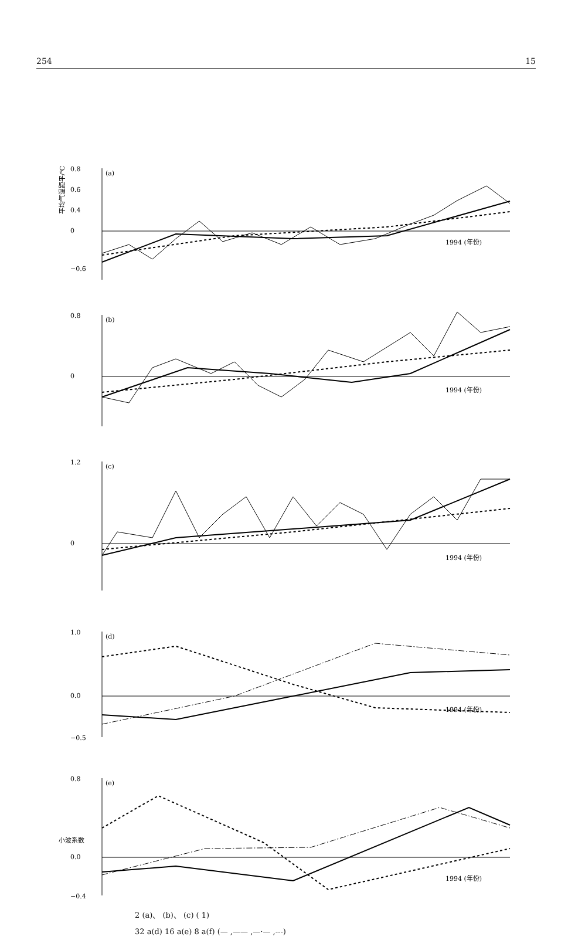254 15
0.8
0.6
0.4
0
−0.6
(a)
1994 (年份)
0.8
0
(b)
1994 (年份)
1.2
0
(c)
1994 (年份)
1.0
0.0
(d)
1994 (年份)
−0.5
平均气温距平/℃
0.8
0.0
−0.4
(e)
1994 (年份)
小波系数
2 (a)、 (b)、 (c) ( 1)
32 a(d) 16 a(e) 8 a(f) (— ,—— ,—·— ,---)